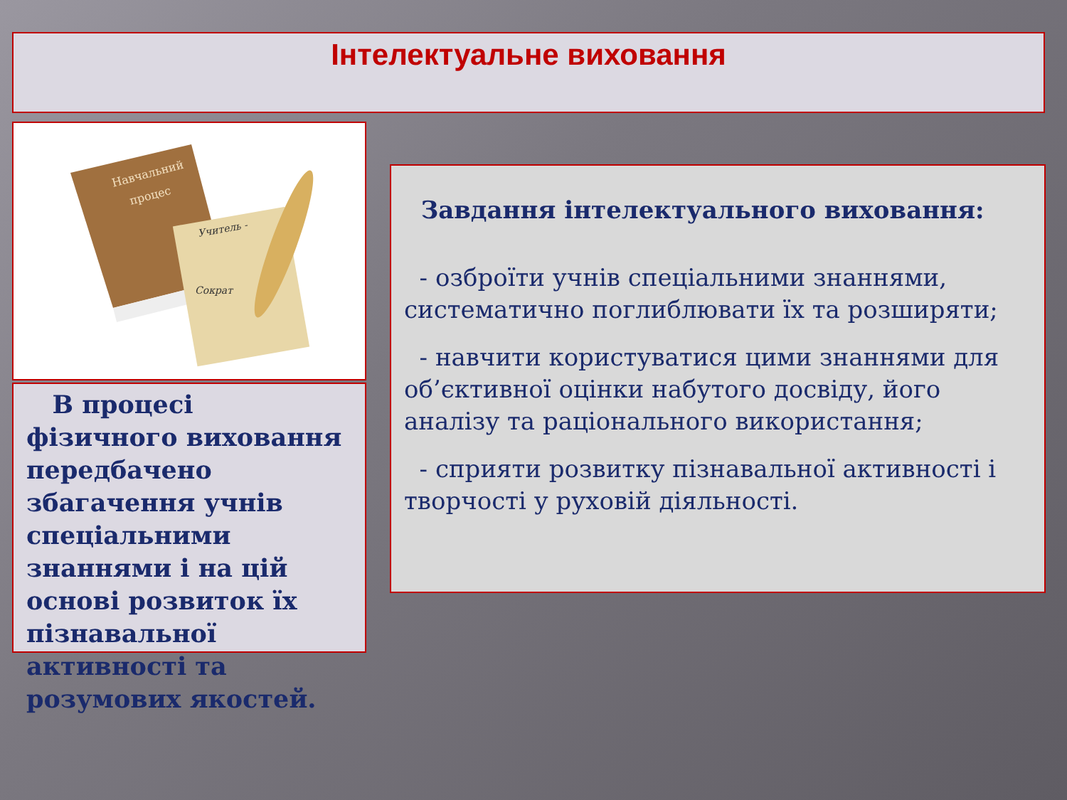Інтелектуальне виховання
Навчальний
процес
Учитель -
Сократ
В процесі фізичного виховання передбачено збагачення учнів спеціальними знаннями і на цій основі розвиток їх пізнавальної активності та розумових якостей.
Завдання інтелектуального виховання:
- озброїти учнів спеціальними знаннями, систематично поглиблювати їх та розширяти;
- навчити користуватися цими знаннями для об’єктивної оцінки набутого досвіду, його аналізу та раціонального використання;
- сприяти розвитку пізнавальної активності і творчості у руховій діяльності.